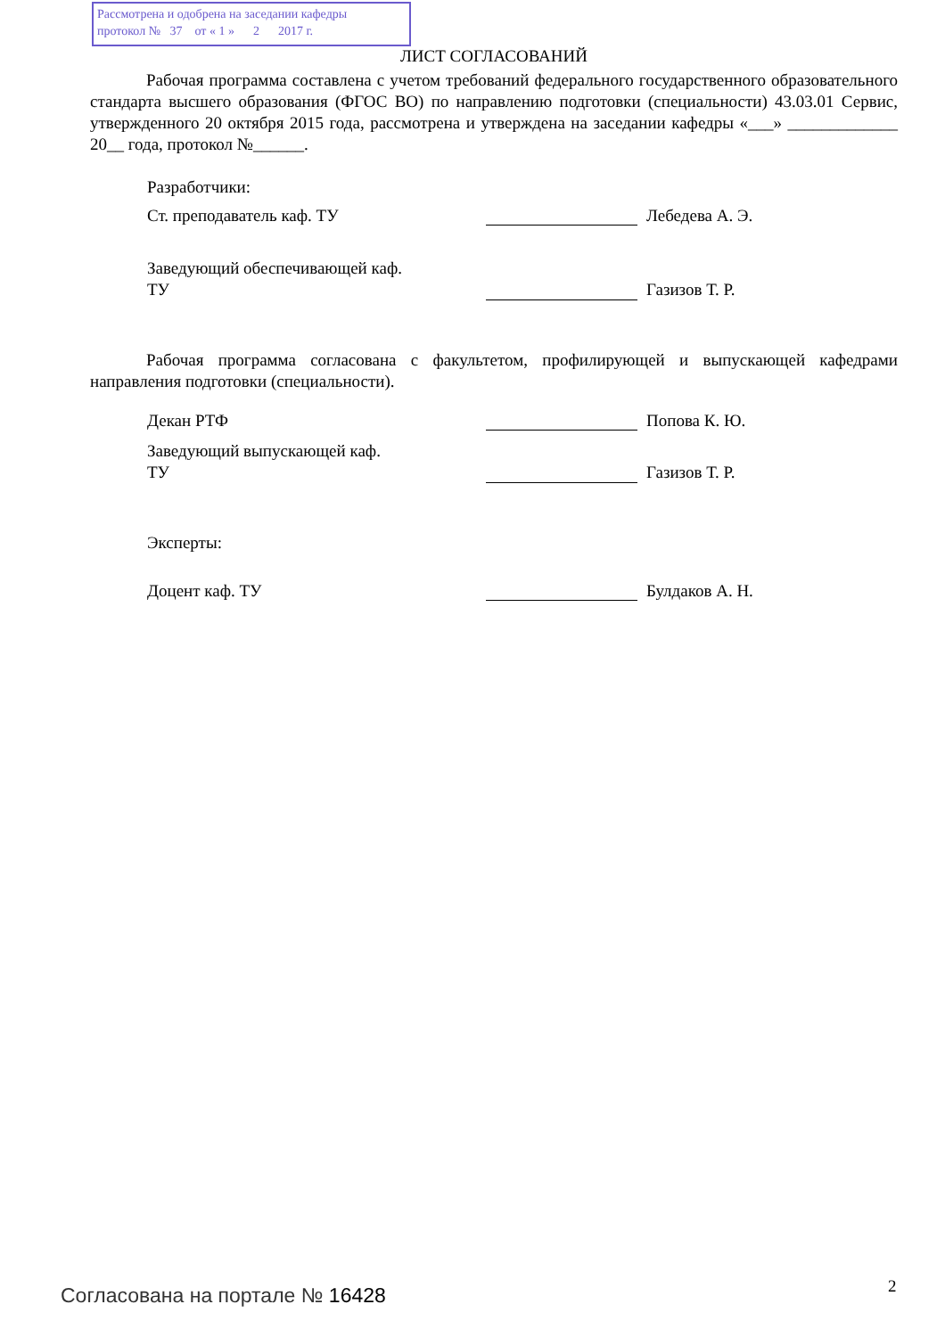Рассмотрена и одобрена на заседании кафедры
протокол № 37 от « 1 » 2 2017 г.
ЛИСТ СОГЛАСОВАНИЙ
Рабочая программа составлена с учетом требований федерального государственного образовательного стандарта высшего образования (ФГОС ВО) по направлению подготовки (специальности) 43.03.01 Сервис, утвержденного 20 октября 2015 года, рассмотрена и утверждена на заседании кафедры «___» _____________ 20__ года, протокол №______.
Разработчики:
Ст. преподаватель каф. ТУ Лебедева А. Э.
Заведующий обеспечивающей каф.
ТУ
Газизов Т. Р.
Рабочая программа согласована с факультетом, профилирующей и выпускающей кафедрами направления подготовки (специальности).
Декан РТФ Попова К. Ю.
Заведующий выпускающей каф.
ТУ
Газизов Т. Р.
Эксперты:
Доцент каф. ТУ Булдаков А. Н.
Согласована на портале № 16428 2